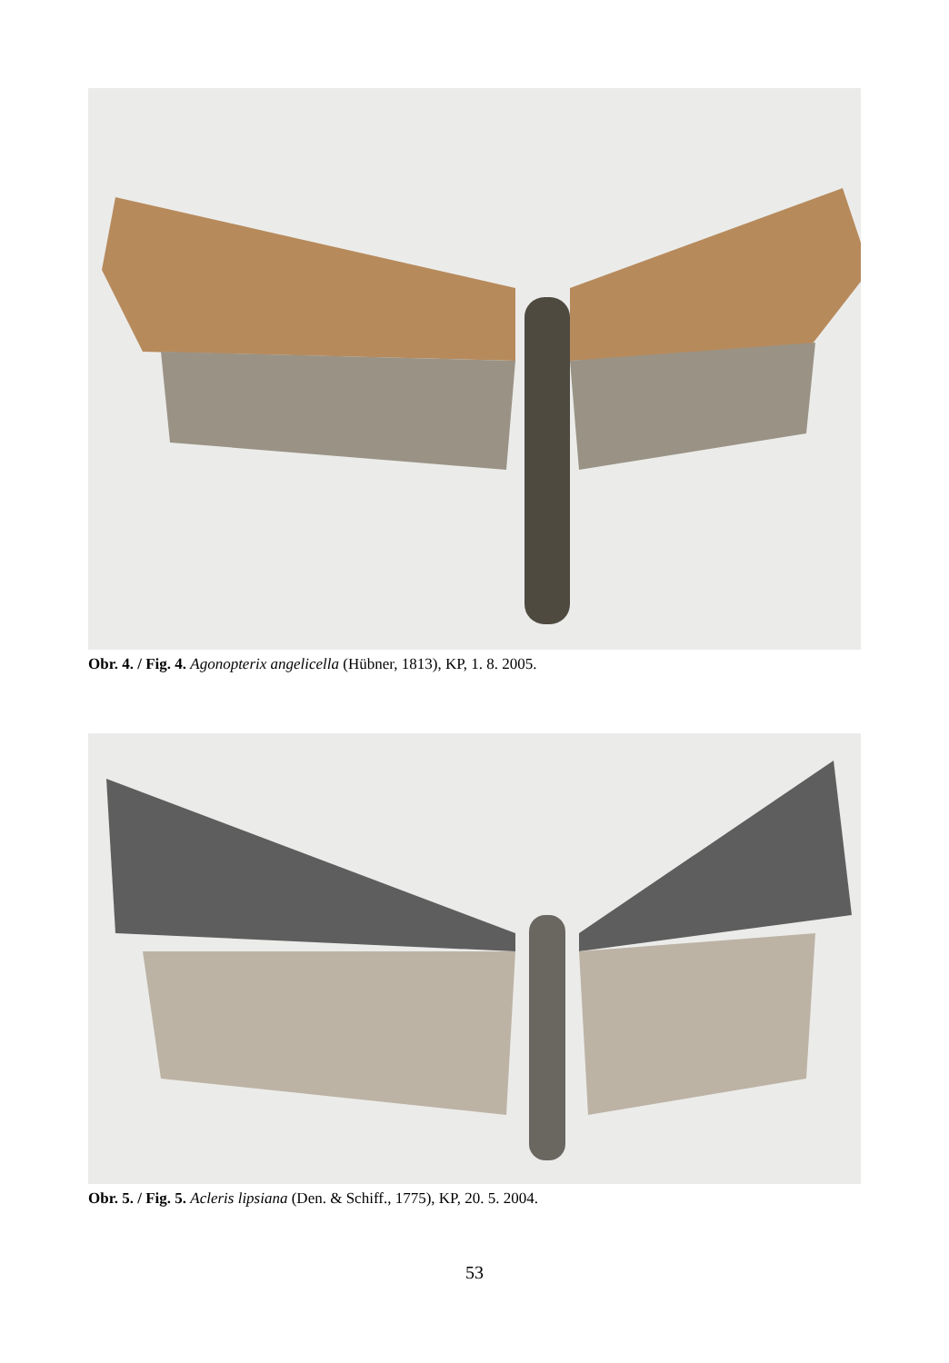Obr. 4. / Fig. 4. Agonopterix angelicella (Hübner, 1813), KP, 1. 8. 2005.
Obr. 5. / Fig. 5. Acleris lipsiana (Den. & Schiff., 1775), KP, 20. 5. 2004.
53